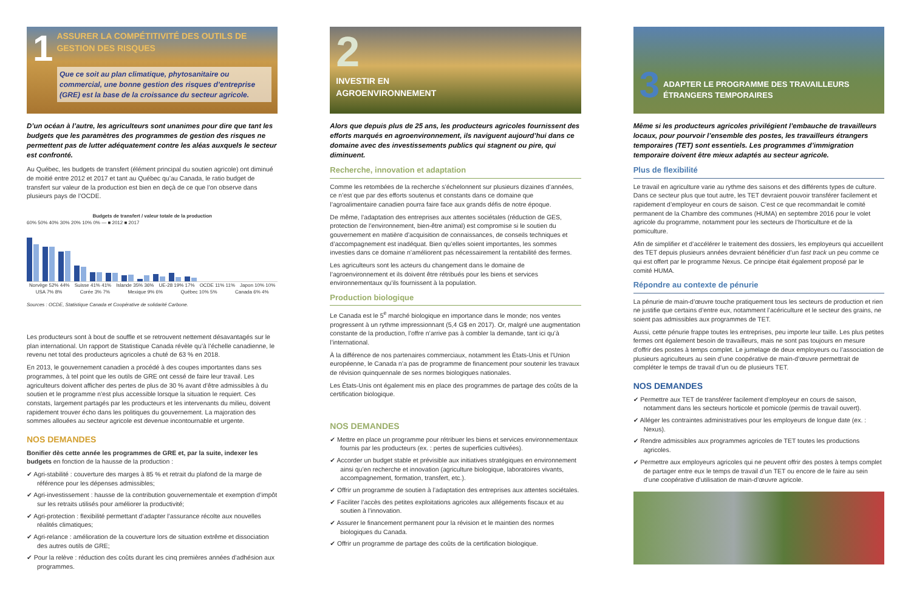1
ASSURER LA COMPÉTITIVITÉ DES OUTILS DE GESTION DES RISQUES
Que ce soit au plan climatique, phytosanitaire ou commercial, une bonne gestion des risques d’entreprise (GRE) est la base de la croissance du secteur agricole.
D’un océan à l’autre, les agriculteurs sont unanimes pour dire que tant les budgets que les paramètres des programmes de gestion des risques ne permettent pas de lutter adéquatement contre les aléas auxquels le secteur est confronté.
Au Québec, les budgets de transfert (élément principal du soutien agricole) ont diminué de moitié entre 2012 et 2017 et tant au Québec qu’au Canada, le ratio budget de transfert sur valeur de la production est bien en deçà de ce que l’on observe dans plusieurs pays de l’OCDE.
Budgets de transfert / valeur totale de la production
60% 50% 40% 30% 20% 10% 0% — ■ 2012 ■ 2017
Norvège 52% 44% Suisse 41% 41% Islande 35% 36% UE-28 19% 17% OCDE 11% 11% Japon 10% 10%
USA 7% 8% Corée 3% 7% Mexique 9% 6% Québec 10% 5% Canada 6% 4%
Sources : OCDE, Statistique Canada et Coopérative de solidarité Carbone.
Les producteurs sont à bout de souffle et se retrouvent nettement désavantagés sur le plan international. Un rapport de Statistique Canada révèle qu’à l’échelle canadienne, le revenu net total des producteurs agricoles a chuté de 63 % en 2018.
En 2013, le gouvernement canadien a procédé à des coupes importantes dans ses programmes, à tel point que les outils de GRE ont cessé de faire leur travail. Les agriculteurs doivent afficher des pertes de plus de 30 % avant d’être admissibles à du soutien et le programme n’est plus accessible lorsque la situation le requiert. Ces constats, largement partagés par les producteurs et les intervenants du milieu, doivent rapidement trouver écho dans les politiques du gouvernement. La majoration des sommes allouées au secteur agricole est devenue incontournable et urgente.
NOS DEMANDES
Bonifier dès cette année les programmes de GRE et, par la suite, indexer les budgets en fonction de la hausse de la production :
✔ Agri-stabilité : couverture des marges à 85 % et retrait du plafond de la marge de référence pour les dépenses admissibles;
✔ Agri-investissement : hausse de la contribution gouvernementale et exemption d’impôt sur les retraits utilisés pour améliorer la productivité;
✔ Agri-protection : flexibilité permettant d’adapter l’assurance récolte aux nouvelles réalités climatiques;
✔ Agri-relance : amélioration de la couverture lors de situation extrême et dissociation des autres outils de GRE;
✔ Pour la relève : réduction des coûts durant les cinq premières années d’adhésion aux programmes.
2
INVESTIR EN
AGROENVIRONNEMENT
Alors que depuis plus de 25 ans, les producteurs agricoles fournissent des efforts marqués en agroenvironnement, ils naviguent aujourd’hui dans ce domaine avec des investissements publics qui stagnent ou pire, qui diminuent.
Recherche, innovation et adaptation
Comme les retombées de la recherche s’échelonnent sur plusieurs dizaines d’années, ce n’est que par des efforts soutenus et constants dans ce domaine que l’agroalimentaire canadien pourra faire face aux grands défis de notre époque.
De même, l’adaptation des entreprises aux attentes sociétales (réduction de GES, protection de l’environnement, bien-être animal) est compromise si le soutien du gouvernement en matière d’acquisition de connaissances, de conseils techniques et d’accompagnement est inadéquat. Bien qu’elles soient importantes, les sommes investies dans ce domaine n’améliorent pas nécessairement la rentabilité des fermes.
Les agriculteurs sont les acteurs du changement dans le domaine de l’agroenvironnement et ils doivent être rétribués pour les biens et services environnementaux qu’ils fournissent à la population.
Production biologique
Le Canada est le 5<sup>e</sup> marché biologique en importance dans le monde; nos ventes progressent à un rythme impressionnant (5,4 G$ en 2017). Or, malgré une augmentation constante de la production, l’offre n’arrive pas à combler la demande, tant ici qu’à l’international.
À la différence de nos partenaires commerciaux, notamment les États-Unis et l’Union européenne, le Canada n’a pas de programme de financement pour soutenir les travaux de révision quinquennale de ses normes biologiques nationales.
Les États-Unis ont également mis en place des programmes de partage des coûts de la certification biologique.
NOS DEMANDES
✔ Mettre en place un programme pour rétribuer les biens et services environnementaux fournis par les producteurs (ex. : pertes de superficies cultivées).
✔ Accorder un budget stable et prévisible aux initiatives stratégiques en environnement ainsi qu’en recherche et innovation (agriculture biologique, laboratoires vivants, accompagnement, formation, transfert, etc.).
✔ Offrir un programme de soutien à l’adaptation des entreprises aux attentes sociétales.
✔ Faciliter l’accès des petites exploitations agricoles aux allégements fiscaux et au soutien à l’innovation.
✔ Assurer le financement permanent pour la révision et le maintien des normes biologiques du Canada.
✔ Offrir un programme de partage des coûts de la certification biologique.
3
ADAPTER LE PROGRAMME DES TRAVAILLEURS ÉTRANGERS TEMPORAIRES
Même si les producteurs agricoles privilégient l’embauche de travailleurs locaux, pour pourvoir l’ensemble des postes, les travailleurs étrangers temporaires (TET) sont essentiels. Les programmes d’immigration temporaire doivent être mieux adaptés au secteur agricole.
Plus de flexibilité
Le travail en agriculture varie au rythme des saisons et des différents types de culture. Dans ce secteur plus que tout autre, les TET devraient pouvoir transférer facilement et rapidement d’employeur en cours de saison. C’est ce que recommandait le comité permanent de la Chambre des communes (HUMA) en septembre 2016 pour le volet agricole du programme, notamment pour les secteurs de l’horticulture et de la pomiculture.
Afin de simplifier et d’accélérer le traitement des dossiers, les employeurs qui accueillent des TET depuis plusieurs années devraient bénéficier d’un fast track un peu comme ce qui est offert par le programme Nexus. Ce principe était également proposé par le comité HUMA.
Répondre au contexte de pénurie
La pénurie de main-d’œuvre touche pratiquement tous les secteurs de production et rien ne justifie que certains d’entre eux, notamment l’acériculture et le secteur des grains, ne soient pas admissibles aux programmes de TET.
Aussi, cette pénurie frappe toutes les entreprises, peu importe leur taille. Les plus petites fermes ont également besoin de travailleurs, mais ne sont pas toujours en mesure d’offrir des postes à temps complet. Le jumelage de deux employeurs ou l’association de plusieurs agriculteurs au sein d’une coopérative de main-d’œuvre permettrait de compléter le temps de travail d’un ou de plusieurs TET.
NOS DEMANDES
✔ Permettre aux TET de transférer facilement d’employeur en cours de saison, notamment dans les secteurs horticole et pomicole (permis de travail ouvert).
✔ Alléger les contraintes administratives pour les employeurs de longue date (ex. : Nexus).
✔ Rendre admissibles aux programmes agricoles de TET toutes les productions agricoles.
✔ Permettre aux employeurs agricoles qui ne peuvent offrir des postes à temps complet de partager entre eux le temps de travail d’un TET ou encore de le faire au sein d’une coopérative d’utilisation de main-d’œuvre agricole.